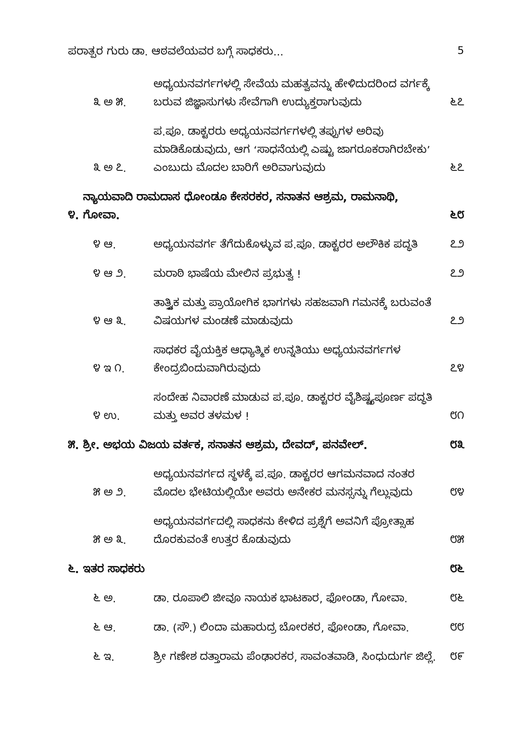ಪರಾತ್ಪರ ಗುರು ಡಾ. ಆಠವಲೆಯವರ ಬಗ್ಗೆ ಸಾಧಕರು... 5
೩ ಅ ೫. ಅಧ್ಯಯನವರ್ಗಗಳಲ್ಲಿ ಸೇವೆಯ ಮಹತ್ವವನ್ನು ಹೇಳಿದುದರಿಂದ ವರ್ಗಕ್ಕೆ ಬರುವ ಜಿಜ್ಞಾಸುಗಳು ಸೇವೆಗಾಗಿ ಉದ್ಯುಕ್ತರಾಗುವುದು ೬೭
೩ ಅ ೭. ಪ.ಪೂ. ಡಾಕ್ಟರರು ಅಧ್ಯಯನವರ್ಗಗಳಲ್ಲಿ ತಪ್ಪುಗಳ ಅರಿವು ಮಾಡಿಕೊಡುವುದು, ಆಗ ‘ಸಾಧನೆಯಲ್ಲಿ ಎಷ್ಟು ಜಾಗರೂಕರಾಗಿರಬೇಕು’ ಎಂಬುದು ಮೊದಲ ಬಾರಿಗೆ ಅರಿವಾಗುವುದು ೬೭
೪. ನ್ಯಾಯವಾದಿ ರಾಮದಾಸ ಧೋಂಡೂ ಕೇಸರಕರ, ಸನಾತನ ಆಶ್ರಮ, ರಾಮನಾಥಿ, ಗೋವಾ. ೬೮
೪ ಆ. ಅಧ್ಯಯನವರ್ಗ ತೆಗೆದುಕೊಳ್ಳುವ ಪ.ಪೂ. ಡಾಕ್ಟರರ ಅಲೌಕಿಕ ಪದ್ಧತಿ ೭೨
೪ ಆ ೨. ಮರಾಠಿ ಭಾಷೆಯ ಮೇಲಿನ ಪ್ರಭುತ್ವ ! ೭೨
೪ ಆ ೩. ತಾತ್ತ್ವಿಕ ಮತ್ತು ಪ್ರಾಯೋಗಿಕ ಭಾಗಗಳು ಸಹಜವಾಗಿ ಗಮನಕ್ಕೆ ಬರುವಂತೆ ವಿಷಯಗಳ ಮಂಡಣೆ ಮಾಡುವುದು ೭೨
೪ ಇ ೧. ಸಾಧಕರ ವೈಯಕ್ತಿಕ ಆಧ್ಯಾತ್ಮಿಕ ಉನ್ನತಿಯು ಅಧ್ಯಯನವರ್ಗಗಳ ಕೇಂದ್ರಬಿಂದುವಾಗಿರುವುದು ೭೪
೪ ಉ. ಸಂದೇಹ ನಿವಾರಣೆ ಮಾಡುವ ಪ.ಪೂ. ಡಾಕ್ಟರರ ವೈಶಿಷ್ಟ್ಯಪೂರ್ಣ ಪದ್ಧತಿ ಮತ್ತು ಅವರ ತಳಮಳ ! ೮೧
೫. ಶ್ರೀ. ಅಭಯ ವಿಜಯ ವರ್ತಕ, ಸನಾತನ ಆಶ್ರಮ, ದೇವದ್, ಪನವೇಲ್. ೮೩
೫ ಅ ೨. ಅಧ್ಯಯನವರ್ಗದ ಸ್ಥಳಕ್ಕೆ ಪ.ಪೂ. ಡಾಕ್ಟರರ ಆಗಮನವಾದ ನಂತರ ಮೊದಲ ಭೇಟಿಯಲ್ಲಿಯೇ ಅವರು ಅನೇಕರ ಮನಸ್ಸನ್ನು ಗೆಲ್ಲುವುದು ೮೪
೫ ಅ ೩. ಅಧ್ಯಯನವರ್ಗದಲ್ಲಿ ಸಾಧಕನು ಕೇಳಿದ ಪ್ರಶ್ನೆಗೆ ಅವನಿಗೆ ಪ್ರೋತ್ಸಾಹ ದೊರಕುವಂತೆ ಉತ್ತರ ಕೊಡುವುದು ೮೫
೬. ಇತರ ಸಾಧಕರು ೮೬
೬ ಅ. ಡಾ. ರೂಪಾಲಿ ಜೀವೂ ನಾಯಕ ಭಾಟಕಾರ, ಫೋಂಡಾ, ಗೋವಾ. ೮೬
೬ ಆ. ಡಾ. (ಸೌ.) ಲಿಂದಾ ಮಹಾರುದ್ರ ಬೋರಕರ, ಫೋಂಡಾ, ಗೋವಾ. ೮೮
೬ ಇ. ಶ್ರೀ ಗಣೇಶ ದತ್ತಾರಾಮ ಪೆಂಢಾರಕರ, ಸಾವಂತವಾಡಿ, ಸಿಂಧುದುರ್ಗ ಜಿಲ್ಲೆ. ೮೯